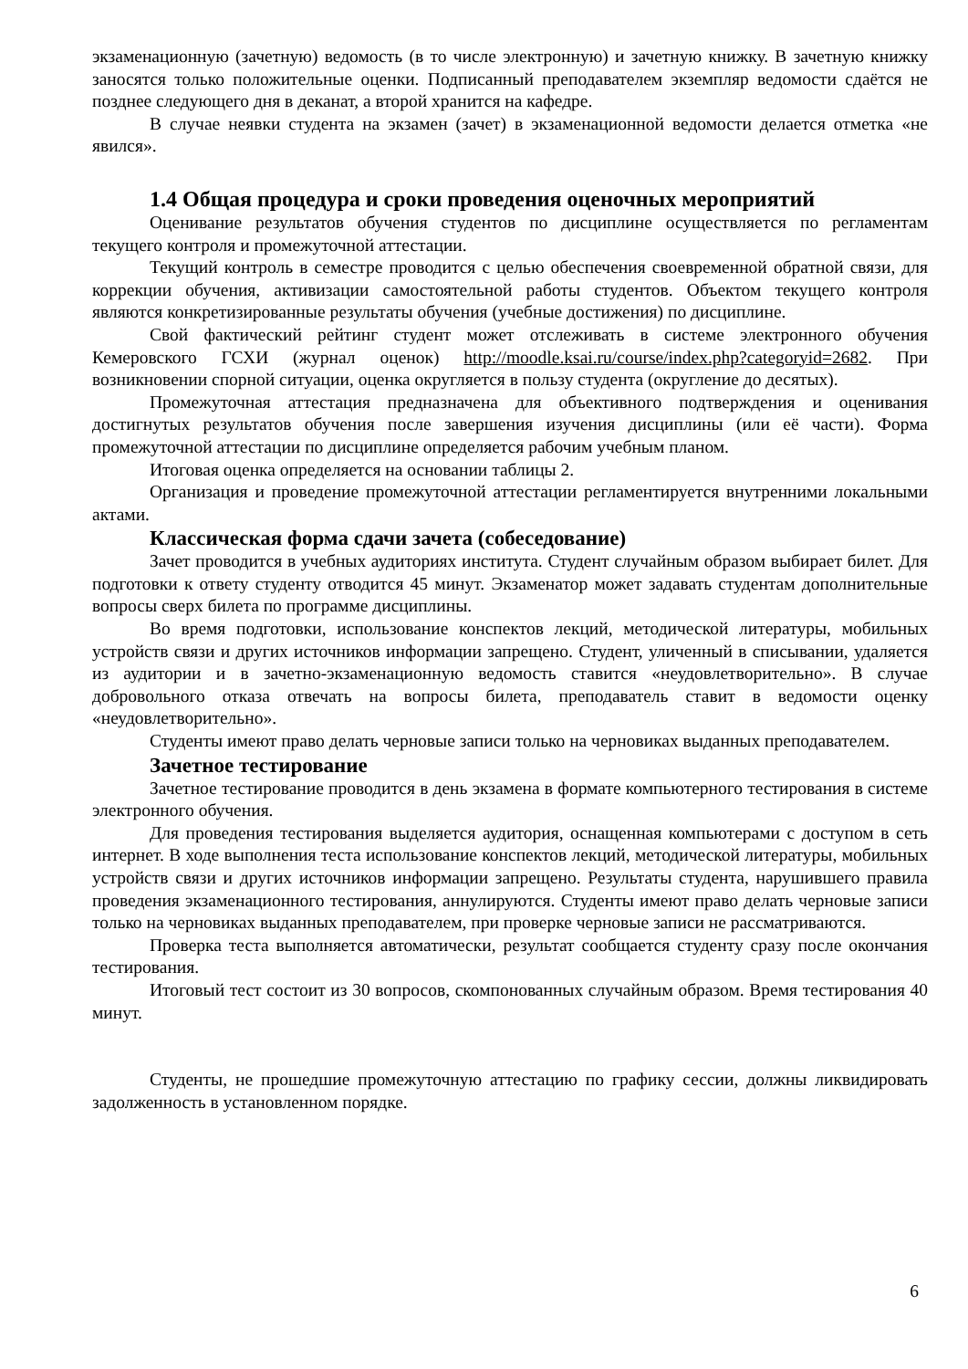экзаменационную (зачетную) ведомость (в то числе электронную) и зачетную книжку. В зачетную книжку заносятся только положительные оценки. Подписанный преподавателем экземпляр ведомости сдаётся не позднее следующего дня в деканат, а второй хранится на кафедре.
В случае неявки студента на экзамен (зачет) в экзаменационной ведомости делается отметка «не явился».
1.4 Общая процедура и сроки проведения оценочных мероприятий
Оценивание результатов обучения студентов по дисциплине осуществляется по регламентам текущего контроля и промежуточной аттестации.
Текущий контроль в семестре проводится с целью обеспечения своевременной обратной связи, для коррекции обучения, активизации самостоятельной работы студентов. Объектом текущего контроля являются конкретизированные результаты обучения (учебные достижения) по дисциплине.
Свой фактический рейтинг студент может отслеживать в системе электронного обучения Кемеровского ГСХИ (журнал оценок) http://moodle.ksai.ru/course/index.php?categoryid=2682. При возникновении спорной ситуации, оценка округляется в пользу студента (округление до десятых).
Промежуточная аттестация предназначена для объективного подтверждения и оценивания достигнутых результатов обучения после завершения изучения дисциплины (или её части). Форма промежуточной аттестации по дисциплине определяется рабочим учебным планом.
Итоговая оценка определяется на основании таблицы 2.
Организация и проведение промежуточной аттестации регламентируется внутренними локальными актами.
Классическая форма сдачи зачета (собеседование)
Зачет проводится в учебных аудиториях института. Студент случайным образом выбирает билет. Для подготовки к ответу студенту отводится 45 минут. Экзаменатор может задавать студентам дополнительные вопросы сверх билета по программе дисциплины.
Во время подготовки, использование конспектов лекций, методической литературы, мобильных устройств связи и других источников информации запрещено. Студент, уличенный в списывании, удаляется из аудитории и в зачетно-экзаменационную ведомость ставится «неудовлетворительно». В случае добровольного отказа отвечать на вопросы билета, преподаватель ставит в ведомости оценку «неудовлетворительно».
Студенты имеют право делать черновые записи только на черновиках выданных преподавателем.
Зачетное тестирование
Зачетное тестирование проводится в день экзамена в формате компьютерного тестирования в системе электронного обучения.
Для проведения тестирования выделяется аудитория, оснащенная компьютерами с доступом в сеть интернет. В ходе выполнения теста использование конспектов лекций, методической литературы, мобильных устройств связи и других источников информации запрещено. Результаты студента, нарушившего правила проведения экзаменационного тестирования, аннулируются. Студенты имеют право делать черновые записи только на черновиках выданных преподавателем, при проверке черновые записи не рассматриваются.
Проверка теста выполняется автоматически, результат сообщается студенту сразу после окончания тестирования.
Итоговый тест состоит из 30 вопросов, скомпонованных случайным образом. Время тестирования 40 минут.
Студенты, не прошедшие промежуточную аттестацию по графику сессии, должны ликвидировать задолженность в установленном порядке.
6